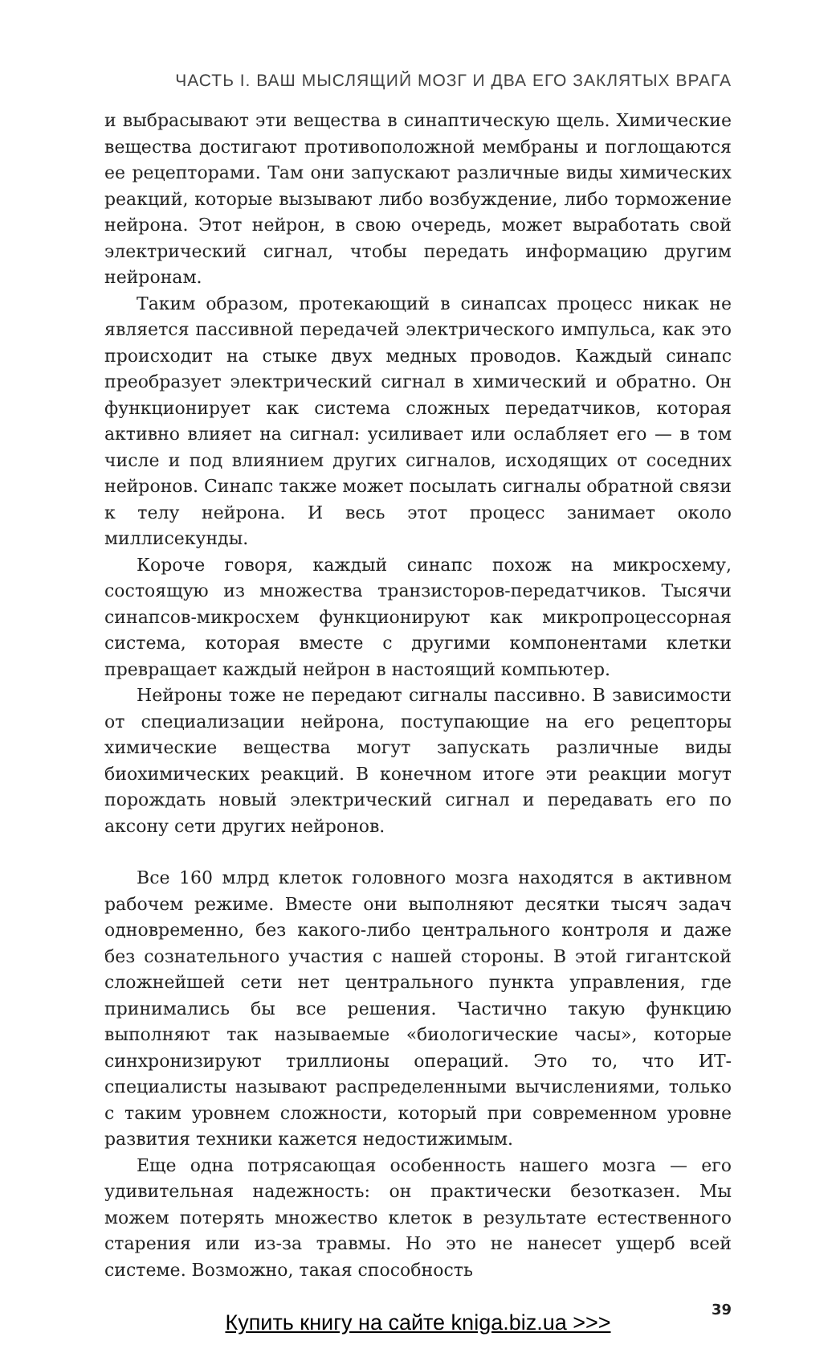ЧАСТЬ I. ВАШ МЫСЛЯЩИЙ МОЗГ И ДВА ЕГО ЗАКЛЯТЫХ ВРАГА
и выбрасывают эти вещества в синаптическую щель. Химические вещества достигают противоположной мембраны и поглощаются ее рецепторами. Там они запускают различные виды химических реакций, которые вызывают либо возбуждение, либо торможение нейрона. Этот нейрон, в свою очередь, может выработать свой электрический сигнал, чтобы передать информацию другим нейронам.
Таким образом, протекающий в синапсах процесс никак не является пассивной передачей электрического импульса, как это происходит на стыке двух медных проводов. Каждый синапс преобразует электрический сигнал в химический и обратно. Он функционирует как система сложных передатчиков, которая активно влияет на сигнал: усиливает или ослабляет его — в том числе и под влиянием других сигналов, исходящих от соседних нейронов. Синапс также может посылать сигналы обратной связи к телу нейрона. И весь этот процесс занимает около миллисекунды.
Короче говоря, каждый синапс похож на микросхему, состоящую из множества транзисторов-передатчиков. Тысячи синапсов-микросхем функционируют как микропроцессорная система, которая вместе с другими компонентами клетки превращает каждый нейрон в настоящий компьютер.
Нейроны тоже не передают сигналы пассивно. В зависимости от специализации нейрона, поступающие на его рецепторы химические вещества могут запускать различные виды биохимических реакций. В конечном итоге эти реакции могут порождать новый электрический сигнал и передавать его по аксону сети других нейронов.
Все 160 млрд клеток головного мозга находятся в активном рабочем режиме. Вместе они выполняют десятки тысяч задач одновременно, без какого-либо центрального контроля и даже без сознательного участия с нашей стороны. В этой гигантской сложнейшей сети нет центрального пункта управления, где принимались бы все решения. Частично такую функцию выполняют так называемые «биологические часы», которые синхронизируют триллионы операций. Это то, что ИТ-специалисты называют распределенными вычислениями, только с таким уровнем сложности, который при современном уровне развития техники кажется недостижимым.
Еще одна потрясающая особенность нашего мозга — его удивительная надежность: он практически безотказен. Мы можем потерять множество клеток в результате естественного старения или из-за травмы. Но это не нанесет ущерб всей системе. Возможно, такая способность
39
Купить книгу на сайте kniga.biz.ua >>>